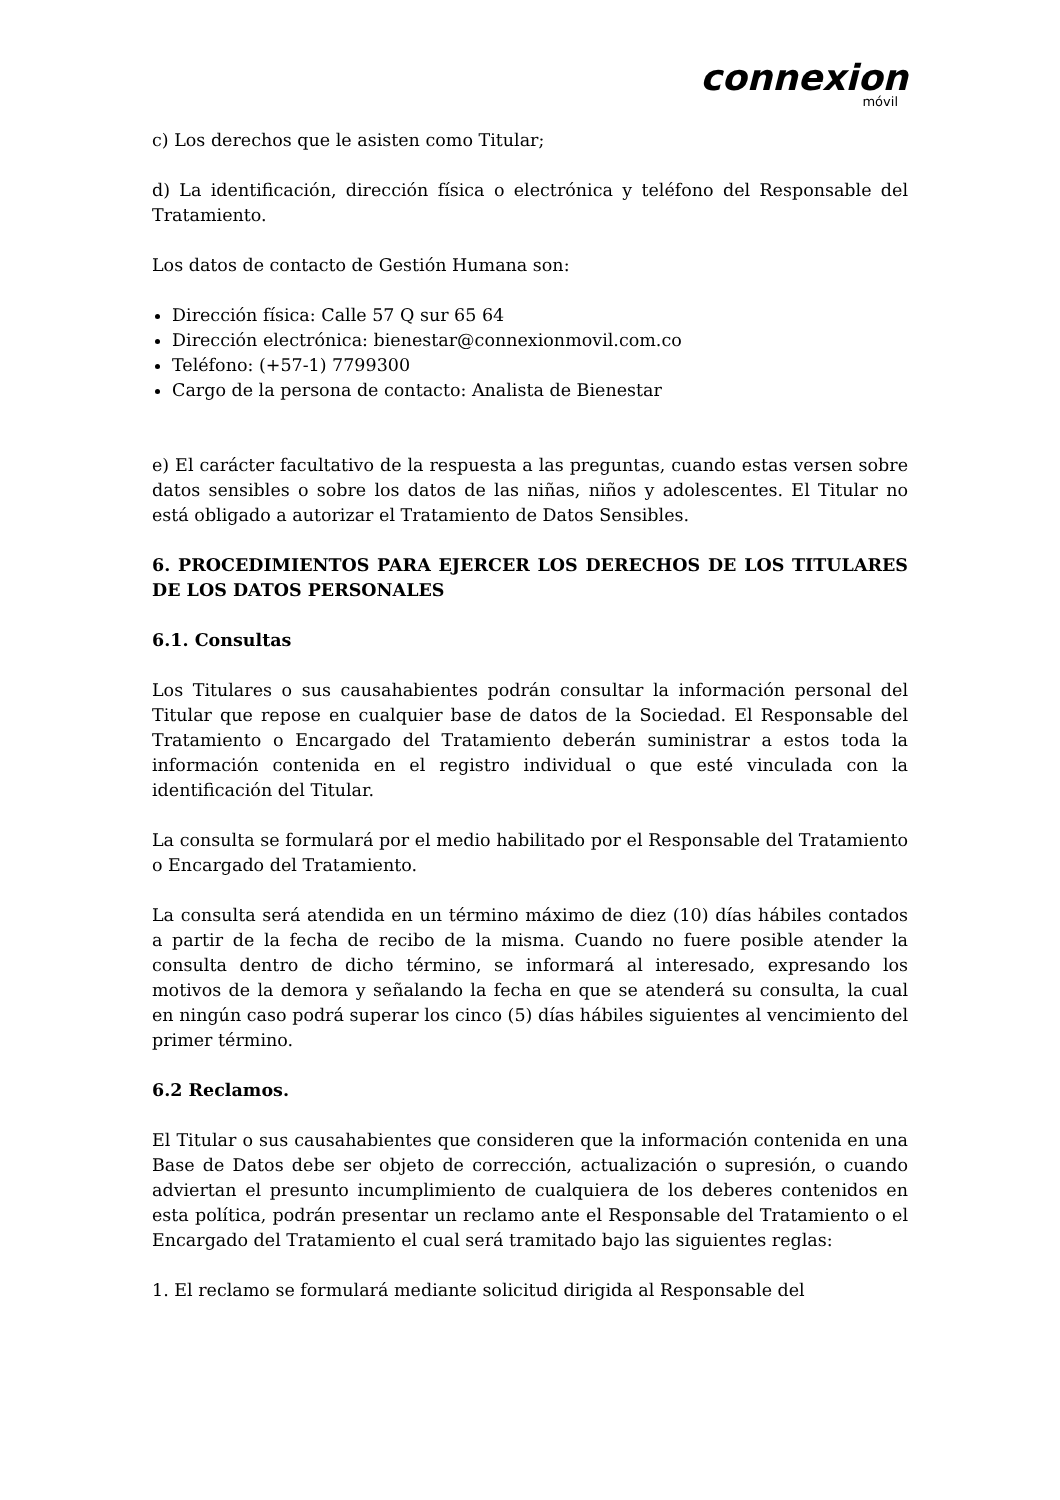connexion
móvil
c) Los derechos que le asisten como Titular;
d) La identificación, dirección física o electrónica y teléfono del Responsable del Tratamiento.
Los datos de contacto de Gestión Humana son:
Dirección física: Calle 57 Q sur 65 64
Dirección electrónica: bienestar@connexionmovil.com.co
Teléfono: (+57-1) 7799300
Cargo de la persona de contacto: Analista de Bienestar
e) El carácter facultativo de la respuesta a las preguntas, cuando estas versen sobre datos sensibles o sobre los datos de las niñas, niños y adolescentes. El Titular no está obligado a autorizar el Tratamiento de Datos Sensibles.
6. PROCEDIMIENTOS PARA EJERCER LOS DERECHOS DE LOS TITULARES DE LOS DATOS PERSONALES
6.1. Consultas
Los Titulares o sus causahabientes podrán consultar la información personal del Titular que repose en cualquier base de datos de la Sociedad. El Responsable del Tratamiento o Encargado del Tratamiento deberán suministrar a estos toda la información contenida en el registro individual o que esté vinculada con la identificación del Titular.
La consulta se formulará por el medio habilitado por el Responsable del Tratamiento o Encargado del Tratamiento.
La consulta será atendida en un término máximo de diez (10) días hábiles contados a partir de la fecha de recibo de la misma. Cuando no fuere posible atender la consulta dentro de dicho término, se informará al interesado, expresando los motivos de la demora y señalando la fecha en que se atenderá su consulta, la cual en ningún caso podrá superar los cinco (5) días hábiles siguientes al vencimiento del primer término.
6.2 Reclamos.
El Titular o sus causahabientes que consideren que la información contenida en una Base de Datos debe ser objeto de corrección, actualización o supresión, o cuando adviertan el presunto incumplimiento de cualquiera de los deberes contenidos en esta política, podrán presentar un reclamo ante el Responsable del Tratamiento o el Encargado del Tratamiento el cual será tramitado bajo las siguientes reglas:
1. El reclamo se formulará mediante solicitud dirigida al Responsable del